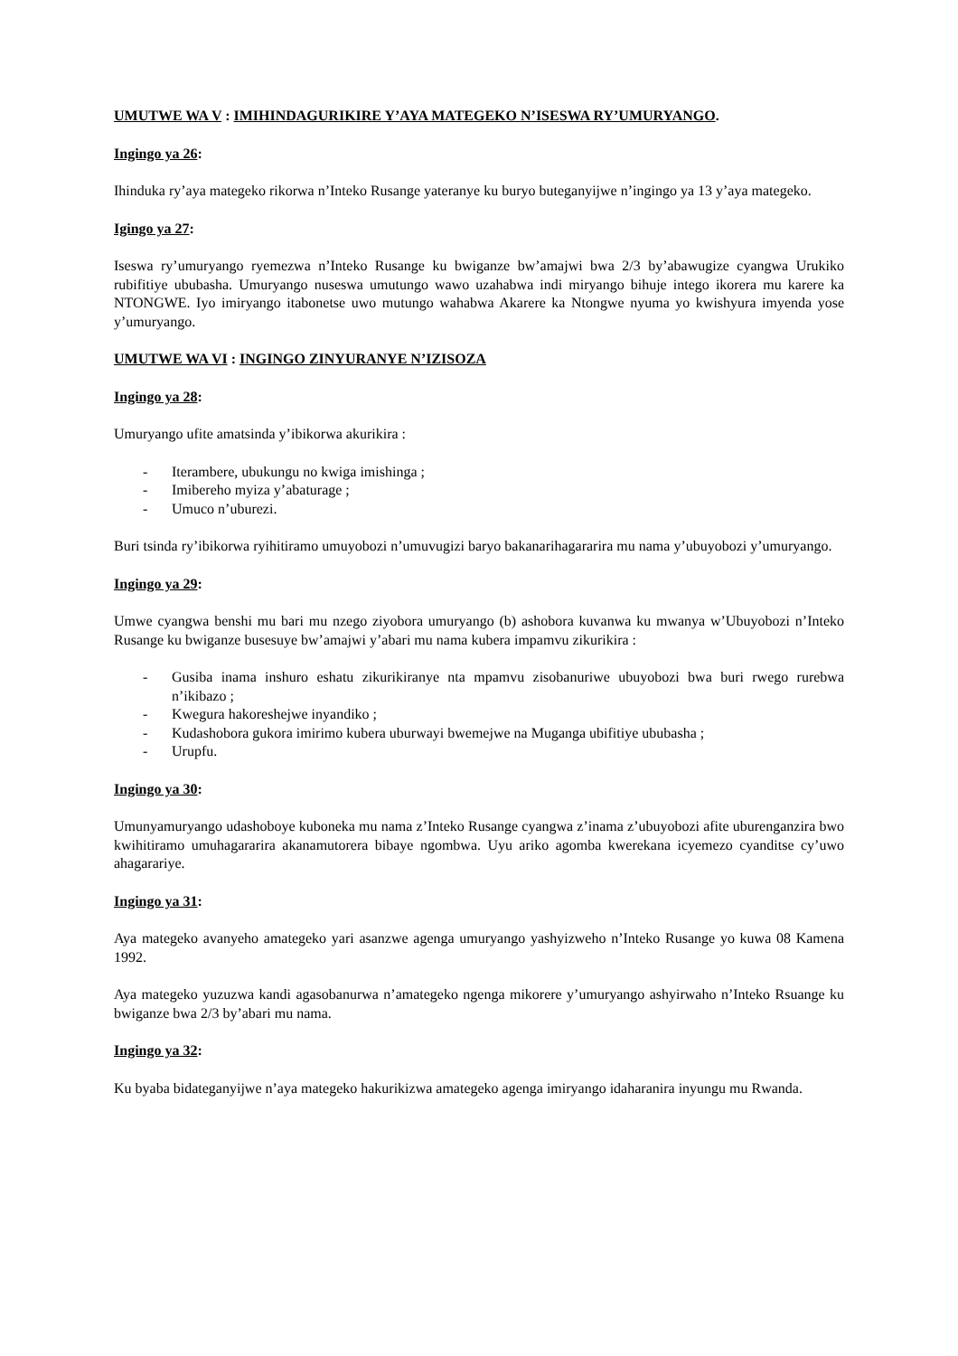UMUTWE WA V : IMIHINDAGURIKIRE Y’AYA MATEGEKO N’ISESWA RY’UMURYANGO.
Ingingo ya 26:
Ihinduka ry’aya mategeko rikorwa n’Inteko Rusange yateranye ku buryo buteganyijwe n’ingingo ya 13 y’aya mategeko.
Igingo ya 27:
Iseswa ry’umuryango ryemezwa n’Inteko Rusange ku bwiganze bw’amajwi bwa 2/3 by’abawugize cyangwa Urukiko rubifitiye ububasha. Umuryango nuseswa umutungo wawo uzahabwa indi miryango bihuje intego ikorera mu karere ka NTONGWE. Iyo imiryango itabonetse uwo mutungo wahabwa Akarere ka Ntongwe nyuma yo kwishyura imyenda yose y’umuryango.
UMUTWE WA VI : INGINGO ZINYURANYE N’IZISOZA
Ingingo ya 28:
Umuryango ufite amatsinda y’ibikorwa akurikira :
- Iterambere, ubukungu no kwiga imishinga ;
- Imibereho myiza y’abaturage ;
- Umuco n’uburezi.
Buri tsinda ry’ibikorwa ryihitiramo umuyobozi n’umuvugizi baryo bakanarihagararira mu nama y’ubuyobozi y’umuryango.
Ingingo ya 29:
Umwe cyangwa benshi mu bari mu nzego ziyobora umuryango (b) ashobora kuvanwa ku mwanya w’Ubuyobozi n’Inteko Rusange ku bwiganze busesuye bw’amajwi y’abari mu nama kubera impamvu zikurikira :
- Gusiba inama inshuro eshatu zikurikiranye nta mpamvu zisobanuriwe ubuyobozi bwa buri rwego rurebwa n’ikibazo ;
- Kwegura hakoreshejwe inyandiko ;
- Kudashobora gukora imirimo kubera uburwayi bwemejwe na Muganga ubifitiye ububasha ;
- Urupfu.
Ingingo ya 30:
Umunyamuryango udashoboye kuboneka mu nama z’Inteko Rusange cyangwa z’inama z’ubuyobozi afite uburenganzira bwo kwihitiramo umuhagararira akanamutorera bibaye ngombwa. Uyu ariko agomba kwerekana icyemezo cyanditse cy’uwo ahagarariye.
Ingingo ya 31:
Aya mategeko avanyeho amategeko yari asanzwe agenga umuryango yashyizweho n’Inteko Rusange yo kuwa 08 Kamena 1992.
Aya mategeko yuzuzwa kandi agasobanurwa n’amategeko ngenga mikorere y’umuryango ashyirwaho n’Inteko Rsuange ku bwiganze bwa 2/3 by’abari mu nama.
Ingingo ya 32:
Ku byaba bidateganyijwe n’aya mategeko hakurikizwa amategeko agenga imiryango idaharanira inyungu mu Rwanda.